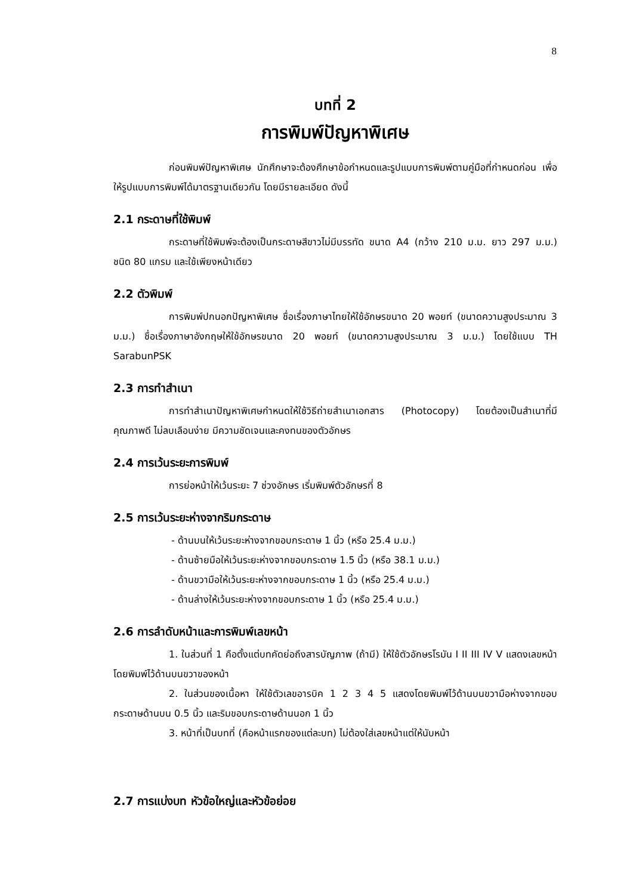8
บทที่ 2
การพิมพ์ปัญหาพิเศษ
ก่อนพิมพ์ปัญหาพิเศษ นักศึกษาจะต้องศึกษาข้อกำหนดและรูปแบบการพิมพ์ตามคู่มือที่กำหนดก่อน เพื่อให้รูปแบบการพิมพ์ได้มาตรฐานเดียวกัน โดยมีรายละเอียด ดังนี้
2.1 กระดาษที่ใช้พิมพ์
กระดาษที่ใช้พิมพ์จะต้องเป็นกระดาษสีขาวไม่มีบรรทัด ขนาด A4 (กว้าง 210 ม.ม. ยาว 297 ม.ม.) ชนิด 80 แกรม และใช้เพียงหน้าเดียว
2.2 ตัวพิมพ์
การพิมพ์ปกนอกปัญหาพิเศษ ชื่อเรื่องภาษาไทยให้ใช้อักษรขนาด 20 พอยท์ (ขนาดความสูงประมาณ 3 ม.ม.) ชื่อเรื่องภาษาอังกฤษให้ใช้อักษรขนาด 20 พอยท์ (ขนาดความสูงประมาณ 3 ม.ม.) โดยใช้แบบ TH SarabunPSK
2.3 การทำสำเนา
การทำสำเนาปัญหาพิเศษกำหนดให้ใช้วิธีถ่ายสำเนาเอกสาร (Photocopy) โดยต้องเป็นสำเนาที่มีคุณภาพดี ไม่ลบเลือนง่าย มีความชัดเจนและคงทนของตัวอักษร
2.4 การเว้นระยะการพิมพ์
การย่อหน้าให้เว้นระยะ 7 ช่วงอักษร เริ่มพิมพ์ตัวอักษรที่ 8
2.5 การเว้นระยะห่างจากริมกระดาษ
- ด้านบนให้เว้นระยะห่างจากขอบกระดาษ 1 นิ้ว (หรือ 25.4 ม.ม.)
- ด้านซ้ายมือให้เว้นระยะห่างจากขอบกระดาษ 1.5 นิ้ว (หรือ 38.1 ม.ม.)
- ด้านขวามือให้เว้นระยะห่างจากขอบกระดาษ 1 นิ้ว (หรือ 25.4 ม.ม.)
- ด้านล่างให้เว้นระยะห่างจากขอบกระดาษ 1 นิ้ว (หรือ 25.4 ม.ม.)
2.6 การลำดับหน้าและการพิมพ์เลขหน้า
1. ในส่วนที่ 1 คือตั้งแต่บทคัดย่อถึงสารบัญภาพ (ถ้ามี) ให้ใช้ตัวอักษรโรมัน I II III IV V แสดงเลขหน้า โดยพิมพ์ไว้ด้านบนขวาของหน้า
2. ในส่วนของเนื้อหา ให้ใช้ตัวเลขอารบิค 1 2 3 4 5 แสดงโดยพิมพ์ไว้ด้านบนขวามือห่างจากขอบกระดาษด้านบน 0.5 นิ้ว และริมขอบกระดาษด้านนอก 1 นิ้ว
3. หน้าที่เป็นบทที่ (คือหน้าแรกของแต่ละบท) ไม่ต้องใส่เลขหน้าแต่ให้นับหน้า
2.7 การแบ่งบท หัวข้อใหญ่และหัวข้อย่อย